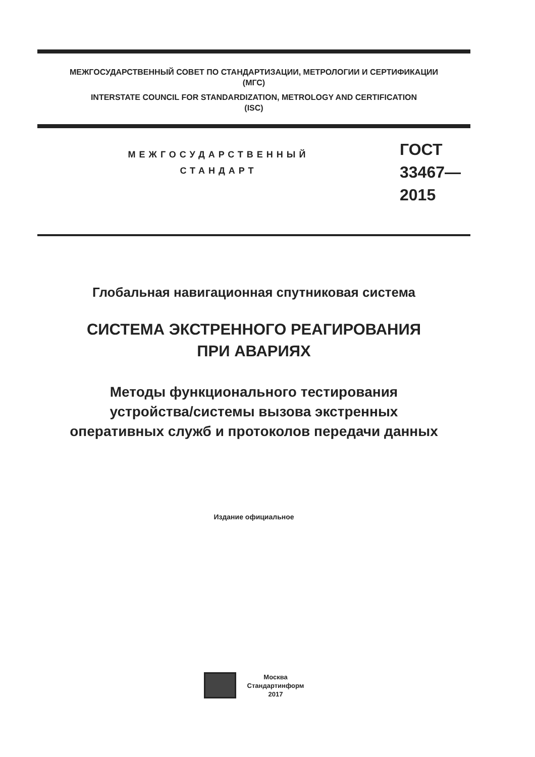МЕЖГОСУДАРСТВЕННЫЙ СОВЕТ ПО СТАНДАРТИЗАЦИИ, МЕТРОЛОГИИ И СЕРТИФИКАЦИИ
(МГС)
INTERSTATE COUNCIL FOR STANDARDIZATION, METROLOGY AND CERTIFICATION
(ISC)
МЕЖГОСУДАРСТВЕННЫЙ
СТАНДАРТ
ГОСТ
33467—
2015
Глобальная навигационная спутниковая система
СИСТЕМА ЭКСТРЕННОГО РЕАГИРОВАНИЯ
ПРИ АВАРИЯХ
Методы функционального тестирования
устройства/системы вызова экстренных
оперативных служб и протоколов передачи данных
Издание официальное
Москва
Стандартинформ
2017